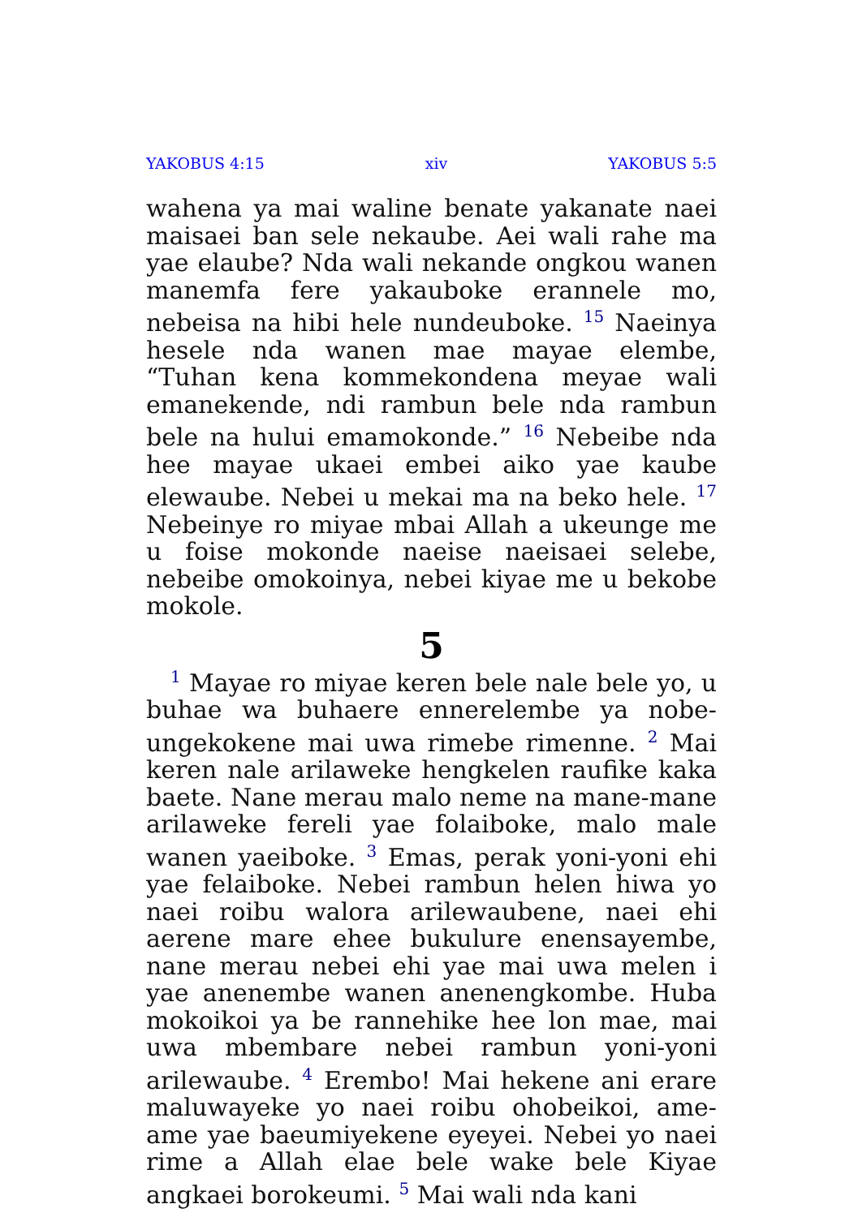YAKOBUS 4:15 xiv YAKOBUS 5:5
wahena ya mai waline benate yakanate naei maisaei ban sele nekaube. Aei wali rahe ma yae elaube? Nda wali nekande ongkou wanen manemfa fere yakauboke erannele mo, nebeisa na hibi hele nundeuboke. <sup>15</sup> Naeinya hesele nda wanen mae mayae elembe, “Tuhan kena kommekondena meyae wali emanekende, ndi rambun bele nda rambun bele na hului emamokonde.” <sup>16</sup> Nebeibe nda hee mayae ukaei embei aiko yae kaube elewaube. Nebei u mekai ma na beko hele. <sup>17</sup> Nebeinye ro miyae mbai Allah a ukeunge me u foise mokonde naeise naeisaei selebe, nebeibe omokoinya, nebei kiyae me u bekobe mokole.
5
<sup>1</sup> Mayae ro miyae keren bele nale bele yo, u buhae wa buhaere ennerelembe ya nobe-ungekokene mai uwa rimebe rimenne. <sup>2</sup> Mai keren nale arilaweke hengkelen raufike kaka baete. Nane merau malo neme na mane-mane arilaweke fereli yae folaiboke, malo male wanen yaeiboke. <sup>3</sup> Emas, perak yoni-yoni ehi yae felaiboke. Nebei rambun helen hiwa yo naei roibu walora arilewaubene, naei ehi aerene mare ehee bukulure enensayembe, nane merau nebei ehi yae mai uwa melen i yae anenembe wanen anenengkombe. Huba mokoikoi ya be rannehike hee lon mae, mai uwa mbembare nebei rambun yoni-yoni arilewaube. <sup>4</sup> Erembo! Mai hekene ani erare maluwayeke yo naei roibu ohobeikoi, ame-ame yae baeumiyekene eyeyei. Nebei yo naei rime a Allah elae bele wake bele Kiyae angkaei borokeumi. <sup>5</sup> Mai wali nda kani